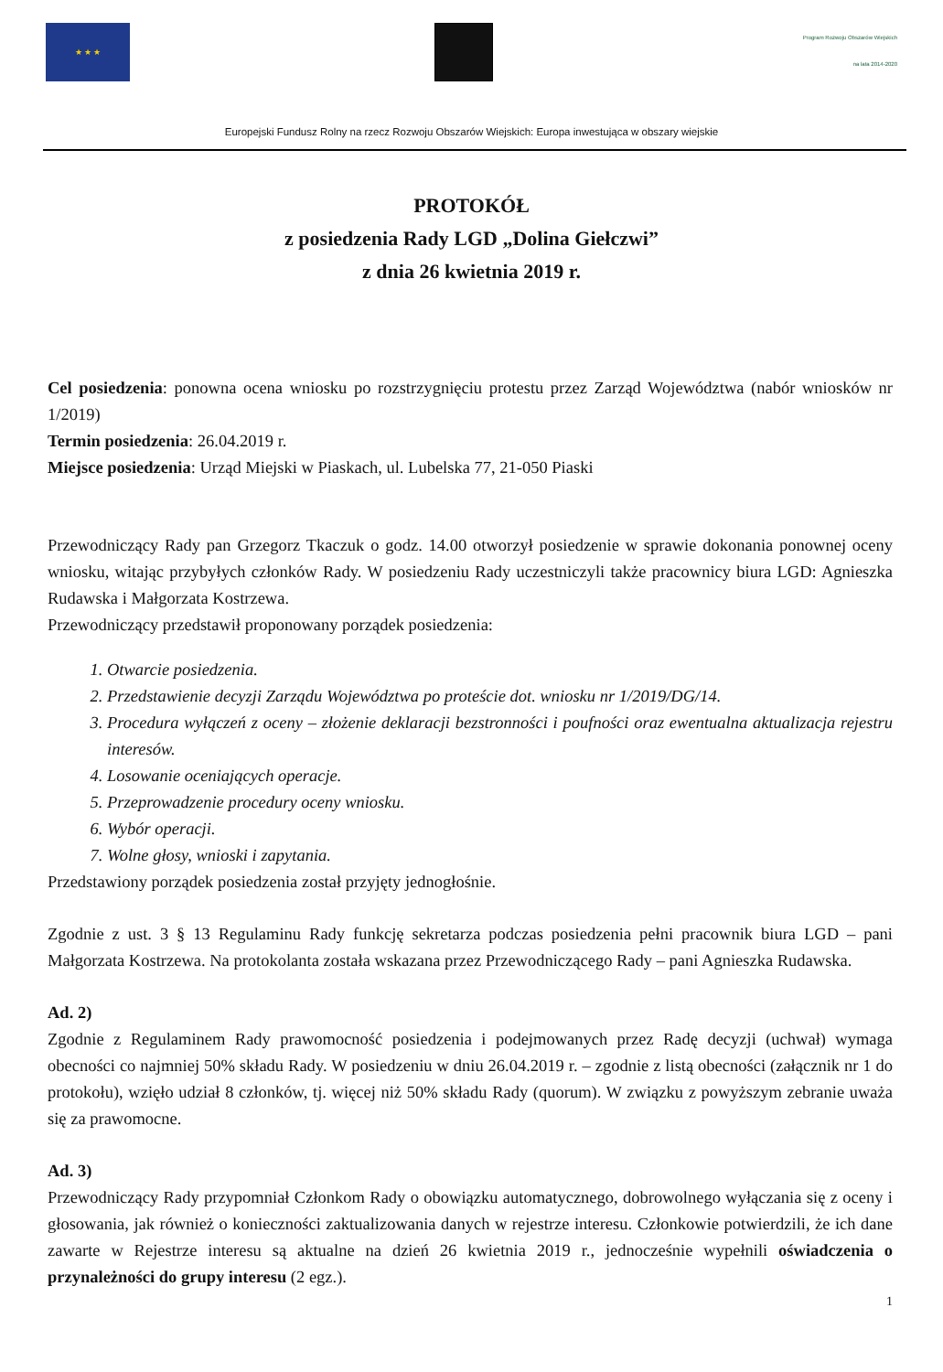★ ★ ★
Program Rozwoju Obszarów Wiejskich na lata 2014-2020
Europejski Fundusz Rolny na rzecz Rozwoju Obszarów Wiejskich: Europa inwestująca w obszary wiejskie
PROTOKÓŁ
z posiedzenia Rady LGD „Dolina Giełczwi”
z dnia 26 kwietnia 2019 r.
Cel posiedzenia: ponowna ocena wniosku po rozstrzygnięciu protestu przez Zarząd Województwa (nabór wniosków nr 1/2019)
Termin posiedzenia: 26.04.2019 r.
Miejsce posiedzenia: Urząd Miejski w Piaskach, ul. Lubelska 77, 21-050 Piaski
Przewodniczący Rady pan Grzegorz Tkaczuk o godz. 14.00 otworzył posiedzenie w sprawie dokonania ponownej oceny wniosku, witając przybyłych członków Rady. W posiedzeniu Rady uczestniczyli także pracownicy biura LGD: Agnieszka Rudawska i Małgorzata Kostrzewa.
Przewodniczący przedstawił proponowany porządek posiedzenia:
1. Otwarcie posiedzenia.
2. Przedstawienie decyzji Zarządu Województwa po proteście dot. wniosku nr 1/2019/DG/14.
3. Procedura wyłączeń z oceny – złożenie deklaracji bezstronności i poufności oraz ewentualna aktualizacja rejestru interesów.
4. Losowanie oceniających operacje.
5. Przeprowadzenie procedury oceny wniosku.
6. Wybór operacji.
7. Wolne głosy, wnioski i zapytania.
Przedstawiony porządek posiedzenia został przyjęty jednogłośnie.
Zgodnie z ust. 3 § 13 Regulaminu Rady funkcję sekretarza podczas posiedzenia pełni pracownik biura LGD – pani Małgorzata Kostrzewa. Na protokolanta została wskazana przez Przewodniczącego Rady – pani Agnieszka Rudawska.
Ad. 2)
Zgodnie z Regulaminem Rady prawomocność posiedzenia i podejmowanych przez Radę decyzji (uchwał) wymaga obecności co najmniej 50% składu Rady. W posiedzeniu w dniu 26.04.2019 r. – zgodnie z listą obecności (załącznik nr 1 do protokołu), wzięło udział 8 członków, tj. więcej niż 50% składu Rady (quorum). W związku z powyższym zebranie uważa się za prawomocne.
Ad. 3)
Przewodniczący Rady przypomniał Członkom Rady o obowiązku automatycznego, dobrowolnego wyłączania się z oceny i głosowania, jak również o konieczności zaktualizowania danych w rejestrze interesu. Członkowie potwierdzili, że ich dane zawarte w Rejestrze interesu są aktualne na dzień 26 kwietnia 2019 r., jednocześnie wypełnili oświadczenia o przynależności do grupy interesu (2 egz.).
1